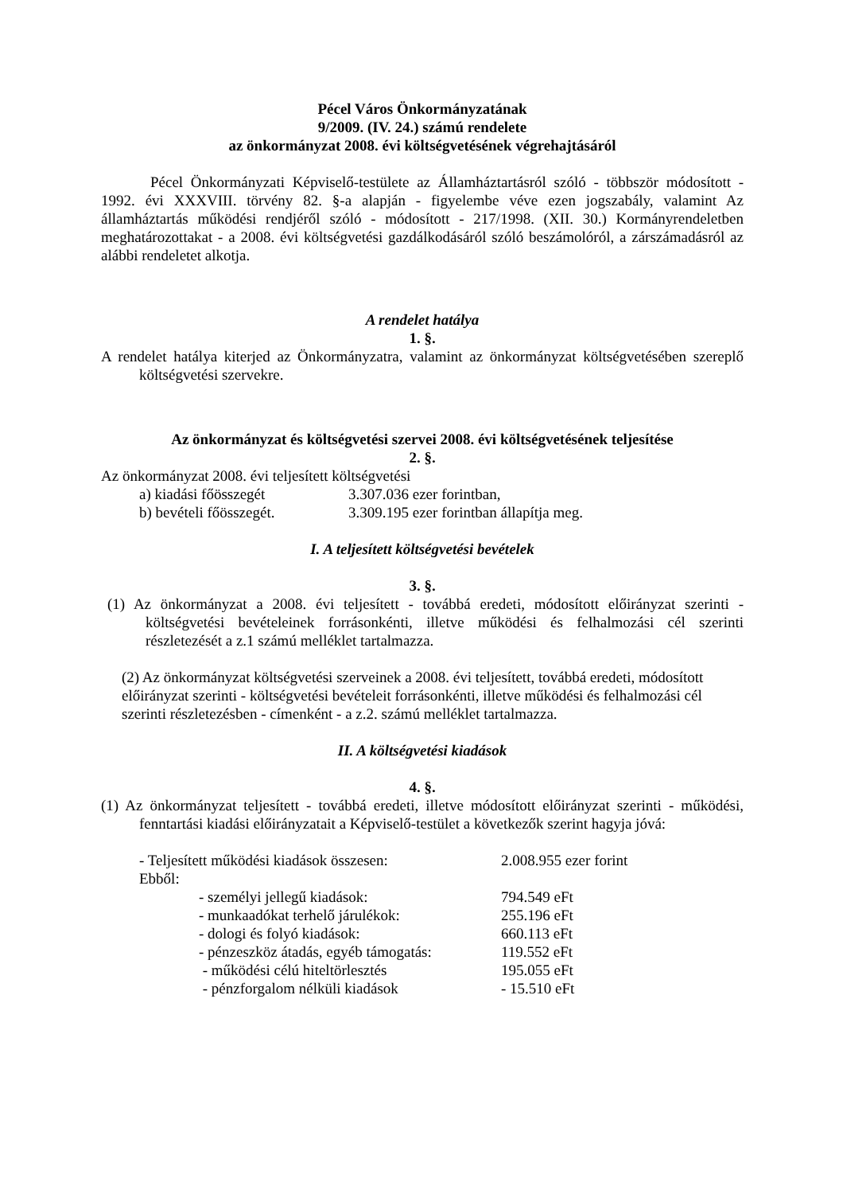Pécel Város Önkormányzatának
9/2009. (IV. 24.) számú rendelete
az önkormányzat 2008. évi költségvetésének végrehajtásáról
Pécel Önkormányzati Képviselő-testülete az Államháztartásról szóló - többször módosított - 1992. évi XXXVIII. törvény 82. §-a alapján - figyelembe véve ezen jogszabály, valamint Az államháztartás működési rendjéről szóló - módosított - 217/1998. (XII. 30.) Kormányrendeletben meghatározottakat - a 2008. évi költségvetési gazdálkodásáról szóló beszámolóról, a zárszámadásról az alábbi rendeletet alkotja.
A rendelet hatálya
1. §.
A rendelet hatálya kiterjed az Önkormányzatra, valamint az önkormányzat költségvetésében szereplő költségvetési szervekre.
Az önkormányzat és költségvetési szervei 2008. évi költségvetésének teljesítése
2. §.
Az önkormányzat 2008. évi teljesített költségvetési
| a) kiadási főösszegét | 3.307.036 ezer forintban, |
| b) bevételi főösszegét. | 3.309.195 ezer forintban állapítja meg. |
I. A teljesített költségvetési bevételek
3. §.
(1) Az önkormányzat a 2008. évi teljesített - továbbá eredeti, módosított előirányzat szerinti - költségvetési bevételeinek forrásonkénti, illetve működési és felhalmozási cél szerinti részletezését a z.1 számú melléklet tartalmazza.
(2) Az önkormányzat költségvetési szerveinek a 2008. évi teljesített, továbbá eredeti, módosított előirányzat szerinti - költségvetési bevételeit forrásonkénti, illetve működési és felhalmozási cél szerinti részletezésben - címenként - a z.2. számú melléklet tartalmazza.
II. A költségvetési kiadások
4. §.
(1) Az önkormányzat teljesített - továbbá eredeti, illetve módosított előirányzat szerinti - működési, fenntartási kiadási előirányzatait a Képviselő-testület a következők szerint hagyja jóvá:
| - Teljesített működési kiadások összesen: | | 2.008.955 ezer forint |
| Ebből: | | |
| | - személyi jellegű kiadások: | 794.549 eFt |
| | - munkaadókat terhelő járulékok: | 255.196 eFt |
| | - dologi és folyó kiadások: | 660.113 eFt |
| | - pénzeszköz átadás, egyéb támogatás: | 119.552 eFt |
| | - működési célú hiteltörlesztés | 195.055 eFt |
| | - pénzforgalom nélküli kiadások | - 15.510 eFt |